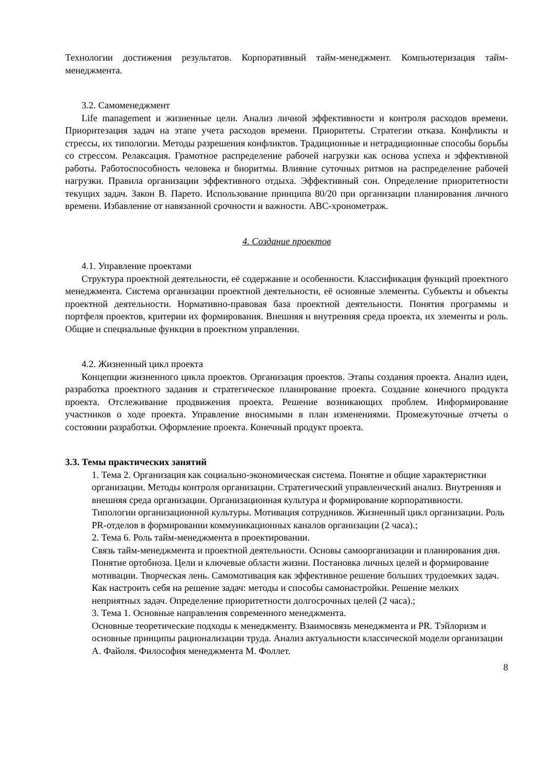Технологии достижения результатов. Корпоративный тайм-менеджмент. Компьютеризация тайм-менеджмента.
3.2. Самоменеджмент
Life management и жизненные цели. Анализ личной эффективности и контроля расходов времени. Приоритезация задач на этапе учета расходов времени. Приоритеты. Стратегии отказа. Конфликты и стрессы, их типологии. Методы разрешения конфликтов. Традиционные и нетрадиционные способы борьбы со стрессом. Релаксация. Грамотное распределение рабочей нагрузки как основа успеха и эффективной работы. Работоспособность человека и биоритмы. Влияние суточных ритмов на распределение рабочей нагрузки. Правила организации эффективного отдыха. Эффективный сон. Определение приоритетности текущих задач. Закон В. Парето. Использование принципа 80/20 при организации планирования личного времени. Избавление от навязанной срочности и важности. ABC-хронометраж.
4. Создание проектов
4.1. Управление проектами
Структура проектной деятельности, её содержание и особенности. Классификация функций проектного менеджмента. Система организации проектной деятельности, её основные элементы. Субъекты и объекты проектной деятельности. Нормативно-правовая база проектной деятельности. Понятия программы и портфеля проектов, критерии их формирования. Внешняя и внутренняя среда проекта, их элементы и роль. Общие и специальные функции в проектном управлении.
4.2. Жизненный цикл проекта
Концепции жизненного цикла проектов. Организация проектов. Этапы создания проекта. Анализ идеи, разработка проектного задания и стратегическое планирование проекта. Создание конечного продукта проекта. Отслеживание продвижения проекта. Решение возникающих проблем. Информирование участников о ходе проекта. Управление вносимыми в план изменениями. Промежуточные отчеты о состоянии разработки. Оформление проекта. Конечный продукт проекта.
3.3. Темы практических занятий
1. Тема 2. Организация как социально-экономическая система. Понятие и общие характеристики организации. Методы контроля организации. Стратегический управленческий анализ. Внутренняя и внешняя среда организации. Организационная культура и формирование корпоративности. Типологии организационной культуры. Мотивация сотрудников. Жизненный цикл организации. Роль PR-отделов в формировании коммуникационных каналов организации (2 часа).;
2. Тема 6. Роль тайм-менеджмента в проектировании.
Связь тайм-менеджмента и проектной деятельности. Основы самоорганизации и планирования дня. Понятие ортобиоза. Цели и ключевые области жизни. Постановка личных целей и формирование мотивации. Творческая лень. Самомотивация как эффективное решение больших трудоемких задач. Как настроить себя на решение задач: методы и способы самонастройки. Решение мелких неприятных задач. Определение приоритетности долгосрочных целей (2 часа).;
3. Тема 1. Основные направления современного менеджмента.
Основные теоретические подходы к менеджменту. Взаимосвязь менеджмента и PR. Тэйлоризм и основные принципы рационализации труда. Анализ актуальности классической модели организации А. Файоля. Философия менеджмента М. Фоллет.
8